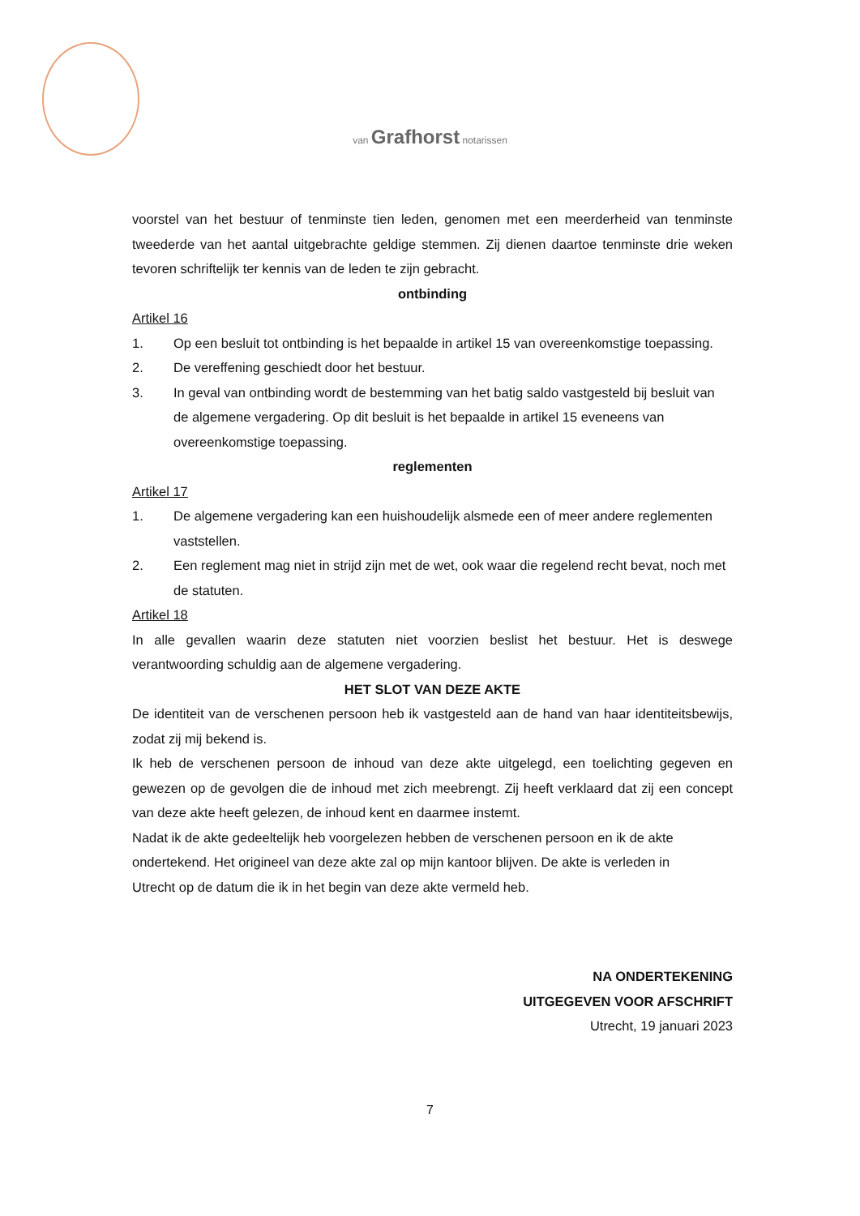van Grafhorst notarissen
voorstel van het bestuur of tenminste tien leden, genomen met een meerderheid van tenminste tweederde van het aantal uitgebrachte geldige stemmen. Zij dienen daartoe tenminste drie weken tevoren schriftelijk ter kennis van de leden te zijn gebracht.
ontbinding
Artikel 16
1. Op een besluit tot ontbinding is het bepaalde in artikel 15 van overeenkomstige toepassing.
2. De vereffening geschiedt door het bestuur.
3. In geval van ontbinding wordt de bestemming van het batig saldo vastgesteld bij besluit van de algemene vergadering. Op dit besluit is het bepaalde in artikel 15 eveneens van overeenkomstige toepassing.
reglementen
Artikel 17
1. De algemene vergadering kan een huishoudelijk alsmede een of meer andere reglementen vaststellen.
2. Een reglement mag niet in strijd zijn met de wet, ook waar die regelend recht bevat, noch met de statuten.
Artikel 18
In alle gevallen waarin deze statuten niet voorzien beslist het bestuur. Het is deswege verantwoording schuldig aan de algemene vergadering.
HET SLOT VAN DEZE AKTE
De identiteit van de verschenen persoon heb ik vastgesteld aan de hand van haar identiteitsbewijs, zodat zij mij bekend is.
Ik heb de verschenen persoon de inhoud van deze akte uitgelegd, een toelichting gegeven en gewezen op de gevolgen die de inhoud met zich meebrengt. Zij heeft verklaard dat zij een concept van deze akte heeft gelezen, de inhoud kent en daarmee instemt.
Nadat ik de akte gedeeltelijk heb voorgelezen hebben de verschenen persoon en ik de akte
ondertekend. Het origineel van deze akte zal op mijn kantoor blijven. De akte is verleden in
Utrecht op de datum die ik in het begin van deze akte vermeld heb.
NA ONDERTEKENING
UITGEGEVEN VOOR AFSCHRIFT
Utrecht, 19 januari 2023
7